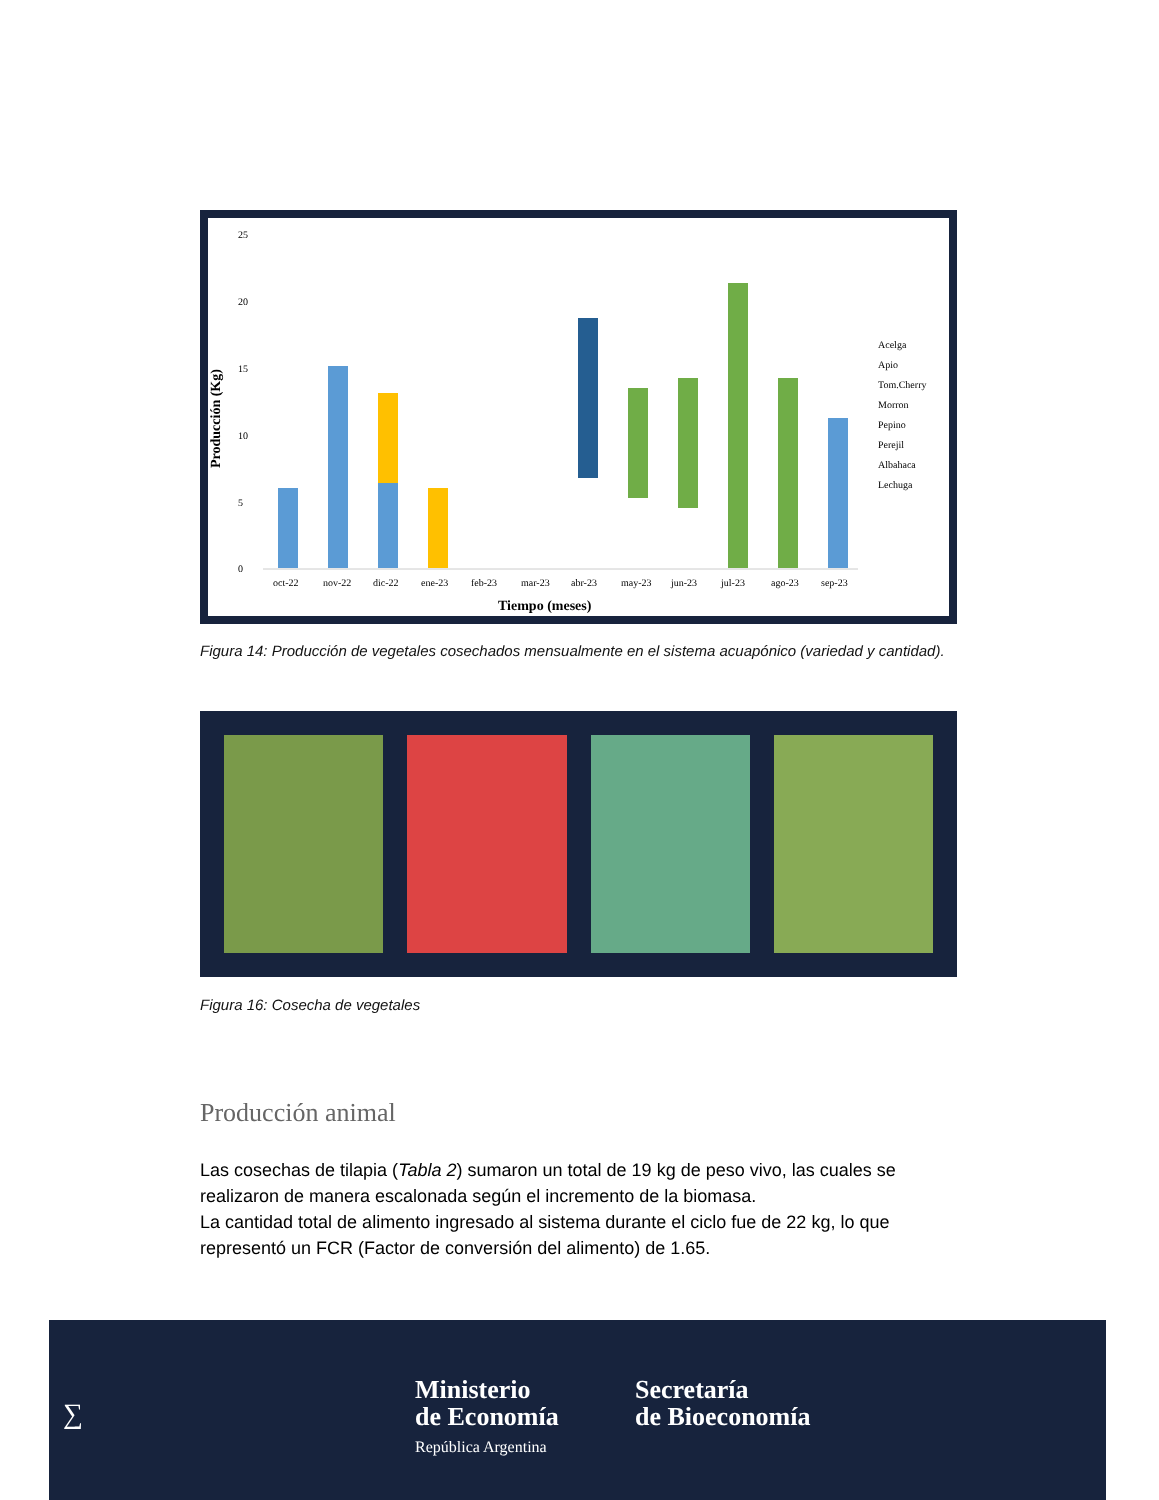25
20
15
10
5
0
Producción (Kg)
oct-22
nov-22
dic-22
ene-23
feb-23
mar-23
abr-23
may-23
jun-23
jul-23
ago-23
sep-23
Tiempo (meses)
Acelga
Apio
Tom.Cherry
Morron
Pepino
Perejil
Albahaca
Lechuga
Figura 14: Producción de vegetales cosechados mensualmente en el sistema acuapónico (variedad y cantidad).
Figura 16: Cosecha de vegetales
Producción animal
Las cosechas de tilapia (Tabla 2) sumaron un total de 19 kg de peso vivo, las cuales se realizaron de manera escalonada según el incremento de la biomasa.
La cantidad total de alimento ingresado al sistema durante el ciclo fue de 22 kg, lo que representó un FCR (Factor de conversión del alimento) de 1.65.
∑
Ministerio
de Economía
República Argentina
Secretaría
de Bioeconomía